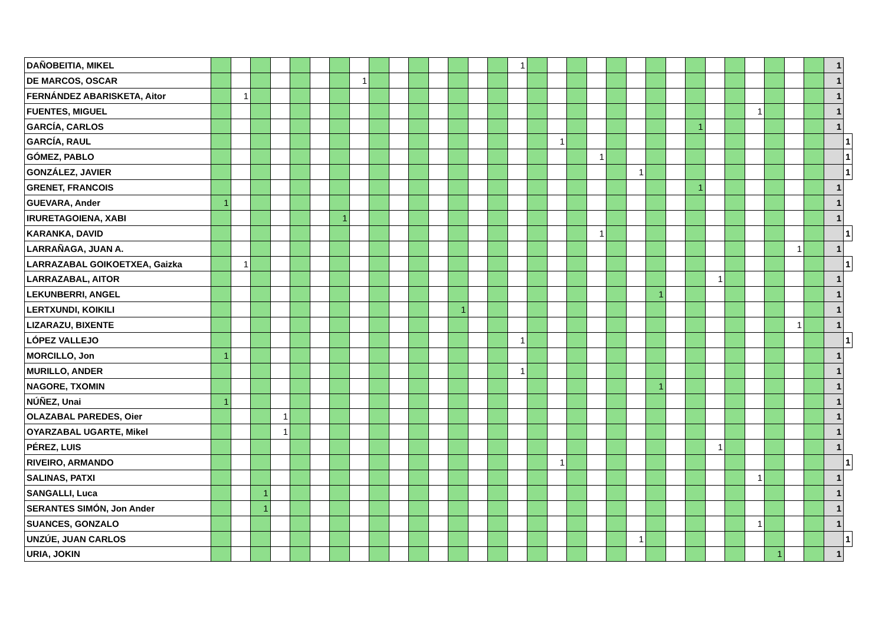| DAÑOBEITIA, MIKEL | | | | | | | | | | | | | | | | 1 | | | | | | | | | | | | | | | | 1 | |
| DE MARCOS, OSCAR | | | | | | | | 1 | | | | | | | | | | | | | | | | | | | | | | | | 1 | |
| FERNÁNDEZ ABARISKETA, Aitor | | 1 | | | | | | | | | | | | | | | | | | | | | | | | | | | | | | 1 | |
| FUENTES, MIGUEL | | | | | | | | | | | | | | | | | | | | | | | | | | | | 1 | | | | 1 | |
| GARCÍA, CARLOS | | | | | | | | | | | | | | | | | | | | | | | | | 1 | | | | | | | 1 | |
| GARCÍA, RAUL | | | | | | | | | | | | | | | | | | 1 | | | | | | | | | | | | | | | 1 |
| GÓMEZ, PABLO | | | | | | | | | | | | | | | | | | | | 1 | | | | | | | | | | | | | 1 |
| GONZÁLEZ, JAVIER | | | | | | | | | | | | | | | | | | | | | | 1 | | | | | | | | | | | 1 |
| GRENET, FRANCOIS | | | | | | | | | | | | | | | | | | | | | | | | | 1 | | | | | | | 1 | |
| GUEVARA, Ander | 1 | | | | | | | | | | | | | | | | | | | | | | | | | | | | | | | 1 | |
| IRURETAGOIENA, XABI | | | | | | | 1 | | | | | | | | | | | | | | | | | | | | | | | | | 1 | |
| KARANKA, DAVID | | | | | | | | | | | | | | | | | | | | 1 | | | | | | | | | | | | | 1 |
| LARRAÑAGA, JUAN A. | | | | | | | | | | | | | | | | | | | | | | | | | | | | | | 1 | | 1 | |
| LARRAZABAL GOIKOETXEA, Gaizka | | 1 | | | | | | | | | | | | | | | | | | | | | | | | | | | | | | | 1 |
| LARRAZABAL, AITOR | | | | | | | | | | | | | | | | | | | | | | | | | | 1 | | | | | | 1 | |
| LEKUNBERRI, ANGEL | | | | | | | | | | | | | | | | | | | | | | | 1 | | | | | | | | | 1 | |
| LERTXUNDI, KOIKILI | | | | | | | | | | | | | 1 | | | | | | | | | | | | | | | | | | | 1 | |
| LIZARAZU, BIXENTE | | | | | | | | | | | | | | | | | | | | | | | | | | | | | | 1 | | 1 | |
| LÓPEZ VALLEJO | | | | | | | | | | | | | | | | 1 | | | | | | | | | | | | | | | | | 1 |
| MORCILLO, Jon | 1 | | | | | | | | | | | | | | | | | | | | | | | | | | | | | | | 1 | |
| MURILLO, ANDER | | | | | | | | | | | | | | | | 1 | | | | | | | | | | | | | | | | 1 | |
| NAGORE, TXOMIN | | | | | | | | | | | | | | | | | | | | | | | 1 | | | | | | | | | 1 | |
| NÚÑEZ, Unai | 1 | | | | | | | | | | | | | | | | | | | | | | | | | | | | | | | 1 | |
| OLAZABAL PAREDES, Oier | | | | 1 | | | | | | | | | | | | | | | | | | | | | | | | | | | | 1 | |
| OYARZABAL UGARTE, Mikel | | | | 1 | | | | | | | | | | | | | | | | | | | | | | | | | | | | 1 | |
| PÉREZ, LUIS | | | | | | | | | | | | | | | | | | | | | | | | | | 1 | | | | | | 1 | |
| RIVEIRO, ARMANDO | | | | | | | | | | | | | | | | | | 1 | | | | | | | | | | | | | | | 1 |
| SALINAS, PATXI | | | | | | | | | | | | | | | | | | | | | | | | | | | | 1 | | | | 1 | |
| SANGALLI, Luca | | | 1 | | | | | | | | | | | | | | | | | | | | | | | | | | | | | 1 | |
| SERANTES SIMÓN, Jon Ander | | | 1 | | | | | | | | | | | | | | | | | | | | | | | | | | | | | 1 | |
| SUANCES, GONZALO | | | | | | | | | | | | | | | | | | | | | | | | | | | | 1 | | | | 1 | |
| UNZÚE, JUAN CARLOS | | | | | | | | | | | | | | | | | | | | | | 1 | | | | | | | | | | | 1 |
| URIA, JOKIN | | | | | | | | | | | | | | | | | | | | | | | | | | | | | 1 | | | 1 | |